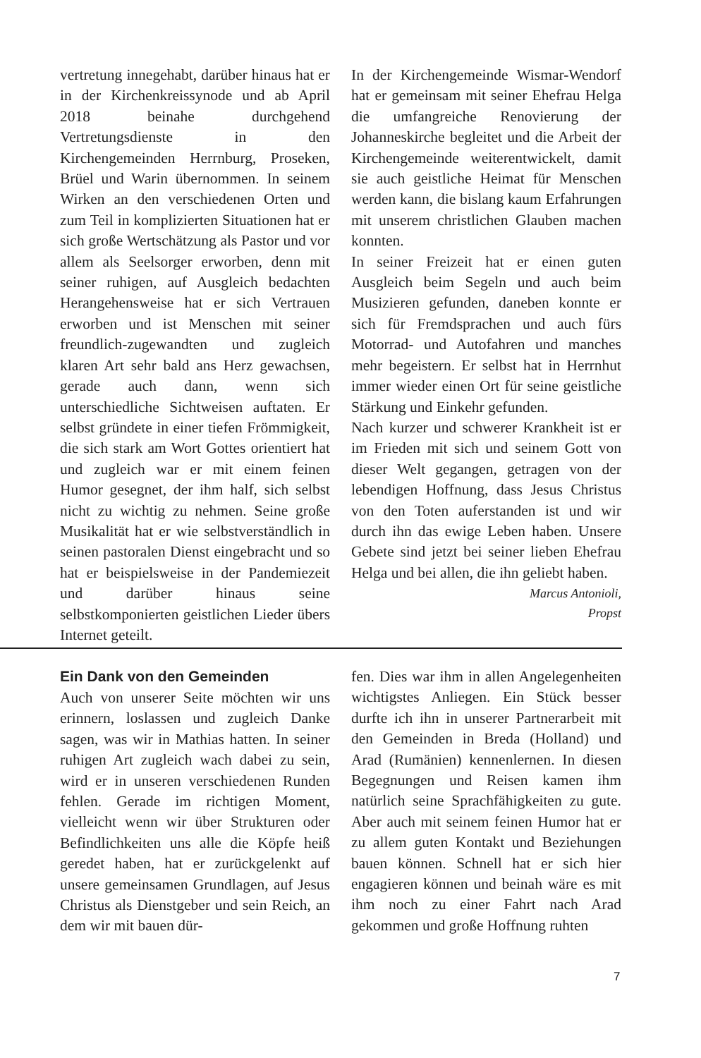vertretung innegehabt, darüber hinaus hat er in der Kirchenkreissynode und ab April 2018 beinahe durchgehend Vertretungsdienste in den Kirchengemeinden Herrnburg, Proseken, Brüel und Warin übernommen. In seinem Wirken an den verschiedenen Orten und zum Teil in komplizierten Situationen hat er sich große Wertschätzung als Pastor und vor allem als Seelsorger erworben, denn mit seiner ruhigen, auf Ausgleich bedachten Herangehensweise hat er sich Vertrauen erworben und ist Menschen mit seiner freundlich-zugewandten und zugleich klaren Art sehr bald ans Herz gewachsen, gerade auch dann, wenn sich unterschiedliche Sichtweisen auftaten. Er selbst gründete in einer tiefen Frömmigkeit, die sich stark am Wort Gottes orientiert hat und zugleich war er mit einem feinen Humor gesegnet, der ihm half, sich selbst nicht zu wichtig zu nehmen. Seine große Musikalität hat er wie selbstverständlich in seinen pastoralen Dienst eingebracht und so hat er beispielsweise in der Pandemiezeit und darüber hinaus seine selbstkomponierten geistlichen Lieder übers Internet geteilt.
In der Kirchengemeinde Wismar-Wendorf hat er gemeinsam mit seiner Ehefrau Helga die umfangreiche Renovierung der Johanneskirche begleitet und die Arbeit der Kirchengemeinde weiterentwickelt, damit sie auch geistliche Heimat für Menschen werden kann, die bislang kaum Erfahrungen mit unserem christlichen Glauben machen konnten.
In seiner Freizeit hat er einen guten Ausgleich beim Segeln und auch beim Musizieren gefunden, daneben konnte er sich für Fremdsprachen und auch fürs Motorrad- und Autofahren und manches mehr begeistern. Er selbst hat in Herrnhut immer wieder einen Ort für seine geistliche Stärkung und Einkehr gefunden.
Nach kurzer und schwerer Krankheit ist er im Frieden mit sich und seinem Gott von dieser Welt gegangen, getragen von der lebendigen Hoffnung, dass Jesus Christus von den Toten auferstanden ist und wir durch ihn das ewige Leben haben. Unsere Gebete sind jetzt bei seiner lieben Ehefrau Helga und bei allen, die ihn geliebt haben.
Marcus Antonioli,
Propst
Ein Dank von den Gemeinden
Auch von unserer Seite möchten wir uns erinnern, loslassen und zugleich Danke sagen, was wir in Mathias hatten. In seiner ruhigen Art zugleich wach dabei zu sein, wird er in unseren verschiedenen Runden fehlen. Gerade im richtigen Moment, vielleicht wenn wir über Strukturen oder Befindlichkeiten uns alle die Köpfe heiß geredet haben, hat er zurückgelenkt auf unsere gemeinsamen Grundlagen, auf Jesus Christus als Dienstgeber und sein Reich, an dem wir mit bauen dür-
fen. Dies war ihm in allen Angelegenheiten wichtigstes Anliegen. Ein Stück besser durfte ich ihn in unserer Partnerarbeit mit den Gemeinden in Breda (Holland) und Arad (Rumänien) kennenlernen. In diesen Begegnungen und Reisen kamen ihm natürlich seine Sprachfähigkeiten zu gute. Aber auch mit seinem feinen Humor hat er zu allem guten Kontakt und Beziehungen bauen können. Schnell hat er sich hier engagieren können und beinah wäre es mit ihm noch zu einer Fahrt nach Arad gekommen und große Hoffnung ruhten
7